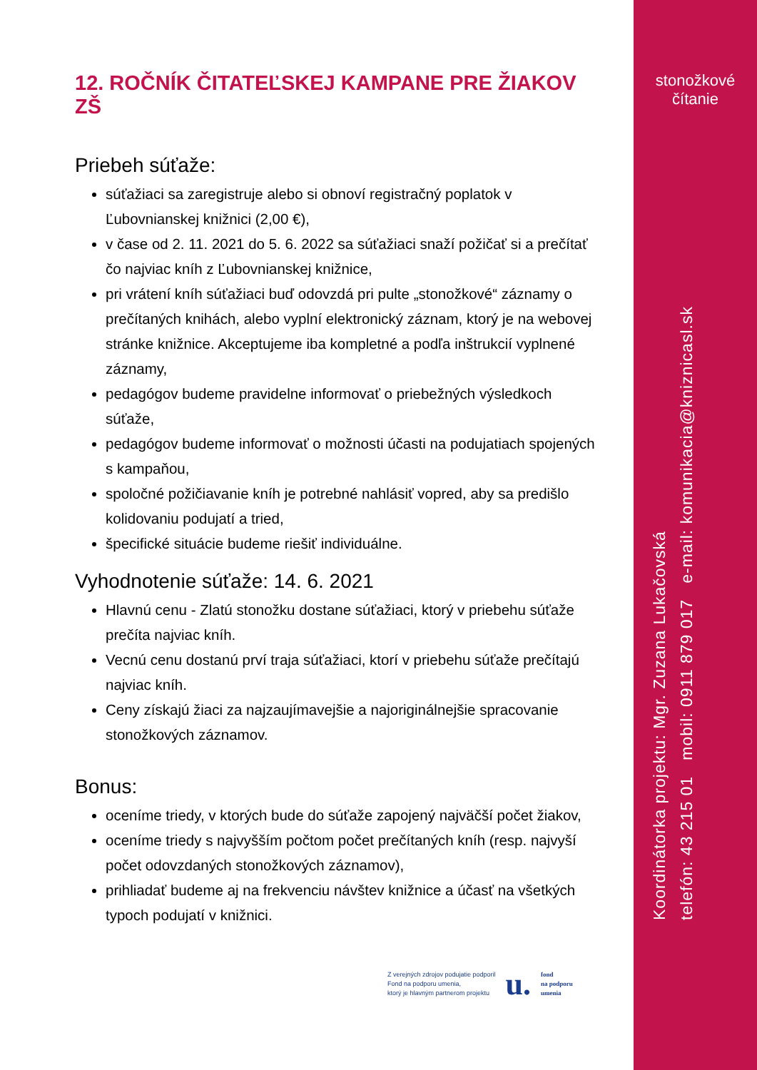stonožkové
čítanie
12. ROČNÍK ČITATEĽSKEJ KAMPANE PRE ŽIAKOV ZŠ
Priebeh súťaže:
súťažiaci sa zaregistruje alebo si obnoví registračný poplatok v Ľubovnianskej knižnici (2,00 €),
v čase od 2. 11. 2021 do 5. 6. 2022 sa súťažiaci snaží požičať si a prečítať čo najviac kníh z Ľubovnianskej knižnice,
pri vrátení kníh súťažiaci buď odovzdá pri pulte „stonožkové“ záznamy o prečítaných knihách, alebo vyplní elektronický záznam, ktorý je na webovej stránke knižnice. Akceptujeme iba kompletné a podľa inštrukcií vyplnené záznamy,
pedagógov budeme pravidelne informovať o priebežných výsledkoch súťaže,
pedagógov budeme informovať o možnosti účasti na podujatiach spojených s kampaňou,
spoločné požičiavanie kníh je potrebné nahlásiť vopred, aby sa predišlo kolidovaniu podujatí a tried,
špecifické situácie budeme riešiť individuálne.
Vyhodnotenie súťaže: 14. 6. 2021
Hlavnú cenu - Zlatú stonožku dostane súťažiaci, ktorý v priebehu súťaže prečíta najviac kníh.
Vecnú cenu dostanú prví traja súťažiaci, ktorí v priebehu súťaže prečítajú najviac kníh.
Ceny získajú žiaci za najzaujímavejšie a najoriginálnejšie spracovanie stonožkových záznamov.
Bonus:
oceníme triedy, v ktorých bude do súťaže zapojený najväčší počet žiakov,
oceníme triedy s najvyšším počtom počet prečítaných kníh (resp. najvyší počet odovzdaných stonožkových záznamov),
prihliadať budeme aj na frekvenciu návštev knižnice a účasť na všetkých typoch podujatí v knižnici.
Z verejných zdrojov podujatie podporil
Fond na podporu umenia,
ktorý je hlavným partnerom projektu
u.
fond
na podporu
umenia
Koordinátorka projektu: Mgr. Zuzana Lukačovská
telefón: 43 215 01 mobil: 0911 879 017 e-mail: komunikacia@kniznicasl.sk